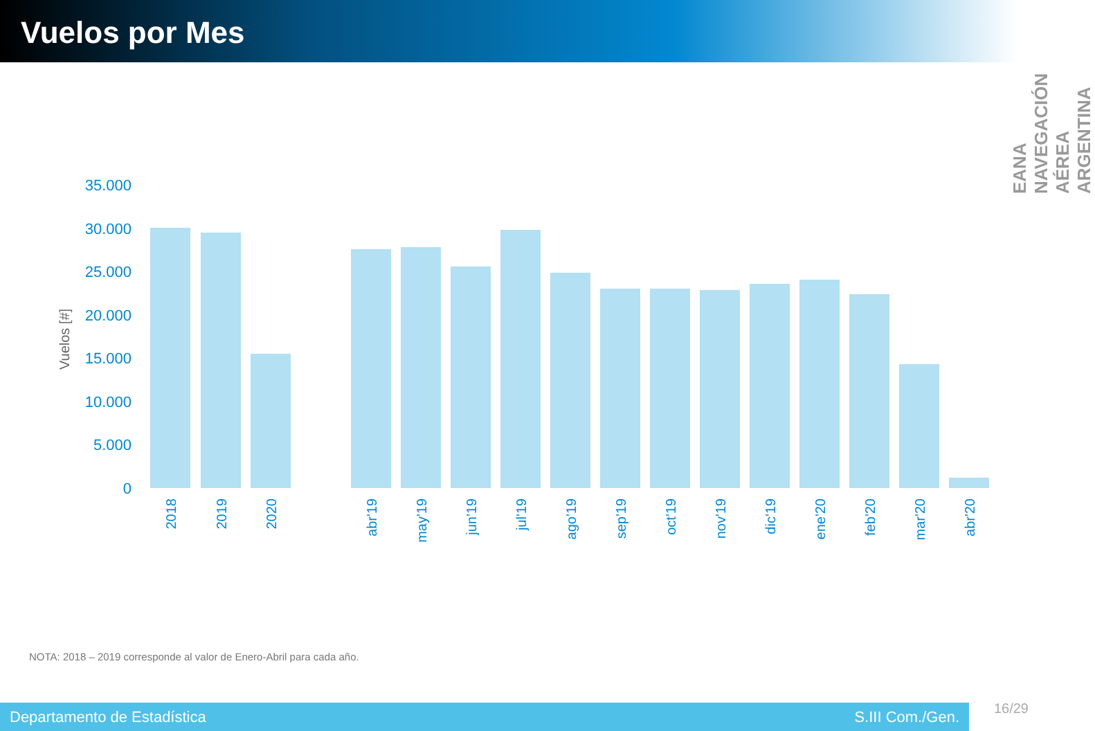Vuelos por Mes
EANA NAVEGACIÓN AÉREA ARGENTINA
35.000
30.000
25.000
20.000
15.000
10.000
5.000
0
Vuelos [#]
2018
2019
2020
abr'19
may'19
jun'19
jul'19
ago'19
sep'19
oct'19
nov'19
dic'19
ene'20
feb'20
mar'20
abr'20
NOTA: 2018 – 2019 corresponde al valor de Enero-Abril para cada año.
Departamento de Estadística S.III Com./Gen. 16/29